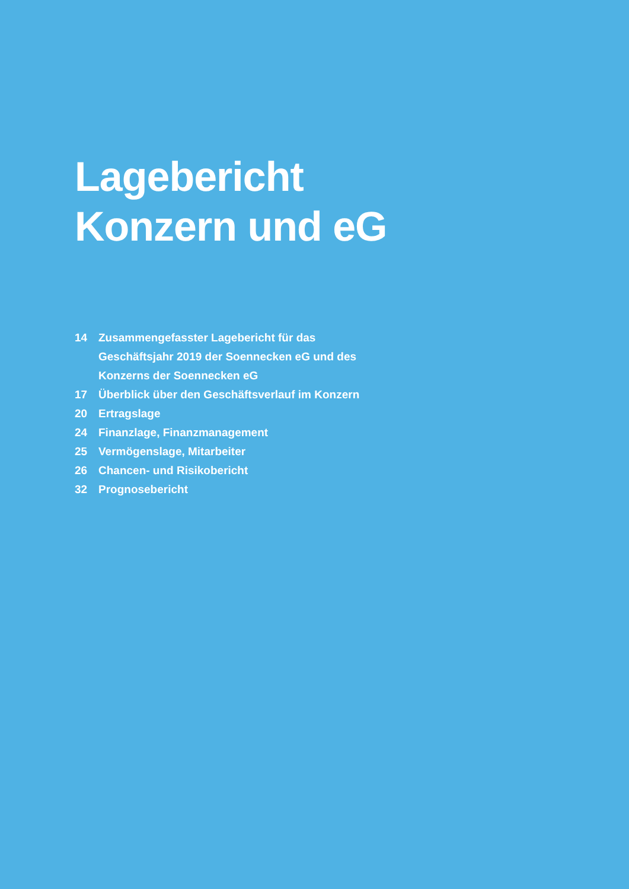Lagebericht
Konzern und eG
14 Zusammengefasster Lagebericht für das Geschäftsjahr 2019 der Soennecken eG und des Konzerns der Soennecken eG
17 Überblick über den Geschäftsverlauf im Konzern
20 Ertragslage
24 Finanzlage, Finanzmanagement
25 Vermögenslage, Mitarbeiter
26 Chancen- und Risikobericht
32 Prognosebericht